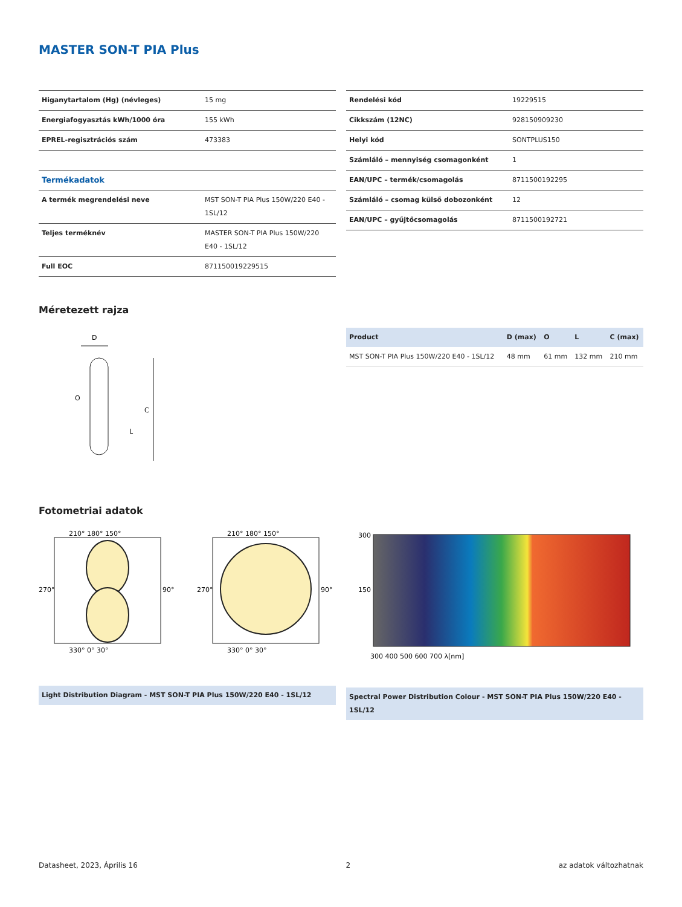MASTER SON-T PIA Plus
| Higanytartalom (Hg) (névleges) | 15 mg |
| Energiafogyasztás kWh/1000 óra | 155 kWh |
| EPREL-regisztrációs szám | 473383 |
| Termékadatok | |
| A termék megrendelési neve | MST SON-T PIA Plus 150W/220 E40 - 1SL/12 |
| Teljes terméknév | MASTER SON-T PIA Plus 150W/220 E40 - 1SL/12 |
| Full EOC | 871150019229515 |
| Rendelési kód | 19229515 |
| Cikkszám (12NC) | 928150909230 |
| Helyi kód | SONTPLUS150 |
| Számláló – mennyiség csomagonként | 1 |
| EAN/UPC – termék/csomagolás | 8711500192295 |
| Számláló – csomag külső dobozonként | 12 |
| EAN/UPC – gyűjtőcsomagolás | 8711500192721 |
Méretezett rajza
D
C
L
O
| Product | D (max) | O | L | C (max) |
| --- | --- | --- | --- | --- |
| MST SON-T PIA Plus 150W/220 E40 - 1SL/12 | 48 mm | 61 mm | 132 mm | 210 mm |
Fotometriai adatok
210° 180° 150°
270°
90°
330° 0° 30°
210° 180° 150°
270°
90°
330° 0° 30°
Light Distribution Diagram - MST SON-T PIA Plus 150W/220 E40 - 1SL/12
300
150
300 400 500 600 700 λ[nm]
Spectral Power Distribution Colour - MST SON-T PIA Plus 150W/220 E40 - 1SL/12
Datasheet, 2023, Április 16 2 az adatok változhatnak